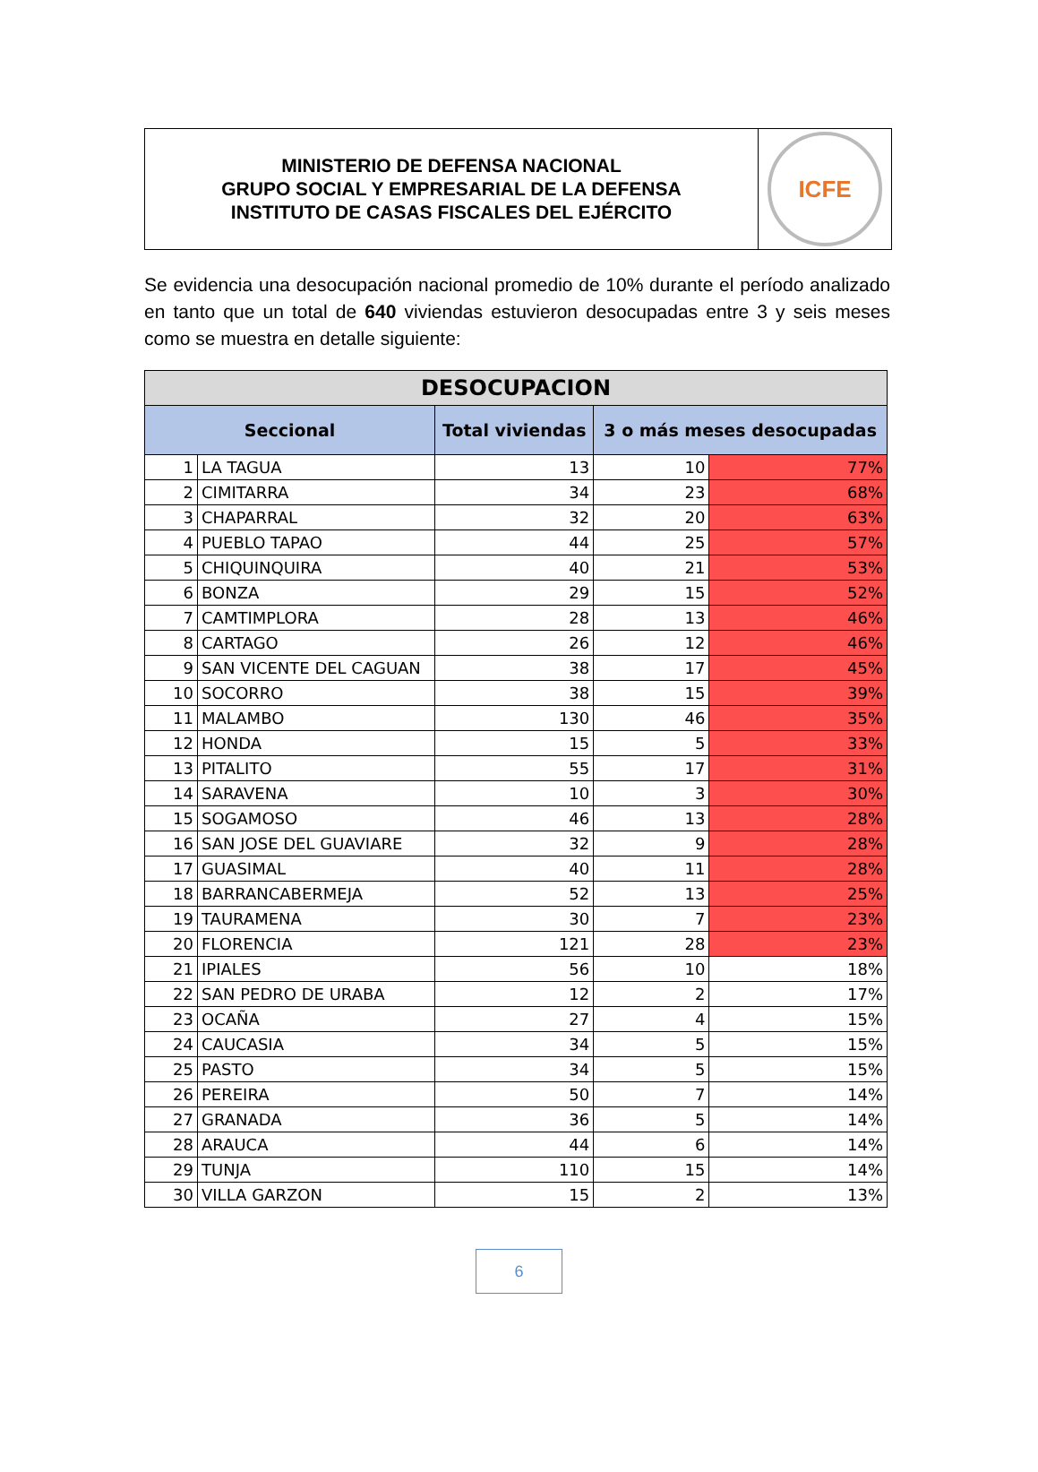MINISTERIO DE DEFENSA NACIONAL
GRUPO SOCIAL Y EMPRESARIAL DE LA DEFENSA
INSTITUTO DE CASAS FISCALES DEL EJÉRCITO
ICFE
Se evidencia una desocupación nacional promedio de 10% durante el período analizado en tanto que un total de 640 viviendas estuvieron desocupadas entre 3 y seis meses como se muestra en detalle siguiente:
| DESOCUPACION | | | | |
| --- | --- | --- | --- | --- |
| Seccional | | Total viviendas | 3 o más meses desocupadas | |
| 1 | LA TAGUA | 13 | 10 | 77% |
| 2 | CIMITARRA | 34 | 23 | 68% |
| 3 | CHAPARRAL | 32 | 20 | 63% |
| 4 | PUEBLO TAPAO | 44 | 25 | 57% |
| 5 | CHIQUINQUIRA | 40 | 21 | 53% |
| 6 | BONZA | 29 | 15 | 52% |
| 7 | CAMTIMPLORA | 28 | 13 | 46% |
| 8 | CARTAGO | 26 | 12 | 46% |
| 9 | SAN VICENTE DEL CAGUAN | 38 | 17 | 45% |
| 10 | SOCORRO | 38 | 15 | 39% |
| 11 | MALAMBO | 130 | 46 | 35% |
| 12 | HONDA | 15 | 5 | 33% |
| 13 | PITALITO | 55 | 17 | 31% |
| 14 | SARAVENA | 10 | 3 | 30% |
| 15 | SOGAMOSO | 46 | 13 | 28% |
| 16 | SAN JOSE DEL GUAVIARE | 32 | 9 | 28% |
| 17 | GUASIMAL | 40 | 11 | 28% |
| 18 | BARRANCABERMEJA | 52 | 13 | 25% |
| 19 | TAURAMENA | 30 | 7 | 23% |
| 20 | FLORENCIA | 121 | 28 | 23% |
| 21 | IPIALES | 56 | 10 | 18% |
| 22 | SAN PEDRO DE URABA | 12 | 2 | 17% |
| 23 | OCAÑA | 27 | 4 | 15% |
| 24 | CAUCASIA | 34 | 5 | 15% |
| 25 | PASTO | 34 | 5 | 15% |
| 26 | PEREIRA | 50 | 7 | 14% |
| 27 | GRANADA | 36 | 5 | 14% |
| 28 | ARAUCA | 44 | 6 | 14% |
| 29 | TUNJA | 110 | 15 | 14% |
| 30 | VILLA GARZON | 15 | 2 | 13% |
6